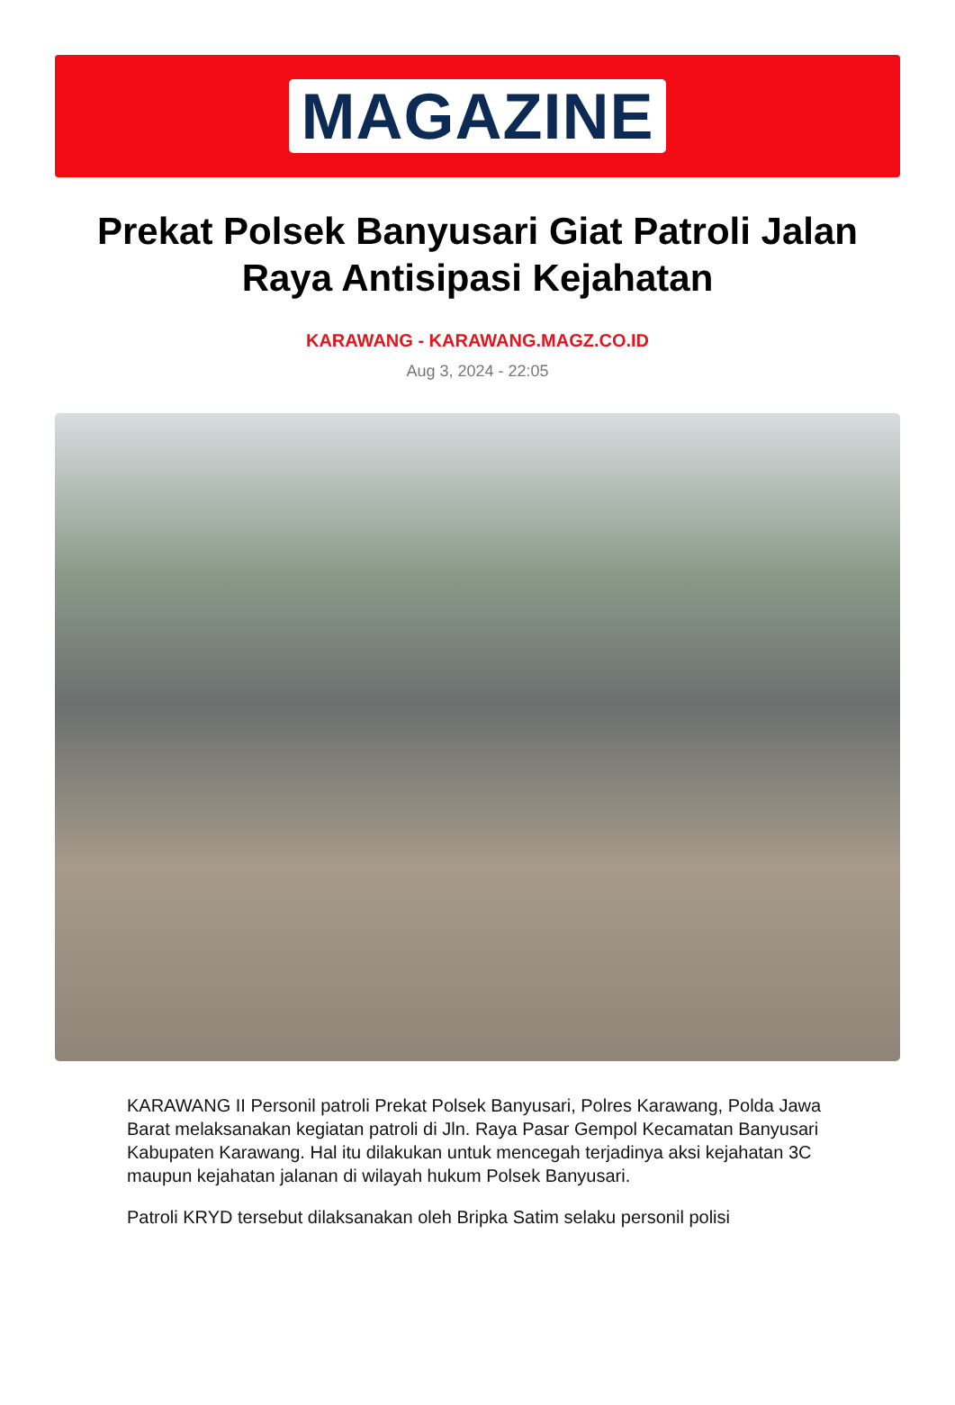MAGAZINE
Prekat Polsek Banyusari Giat Patroli Jalan Raya Antisipasi Kejahatan
KARAWANG - KARAWANG.MAGZ.CO.ID
Aug 3, 2024 - 22:05
KARAWANG II Personil patroli Prekat Polsek Banyusari, Polres Karawang, Polda Jawa Barat melaksanakan kegiatan patroli di Jln. Raya Pasar Gempol Kecamatan Banyusari Kabupaten Karawang. Hal itu dilakukan untuk mencegah terjadinya aksi kejahatan 3C maupun kejahatan jalanan di wilayah hukum Polsek Banyusari.
Patroli KRYD tersebut dilaksanakan oleh Bripka Satim selaku personil polisi